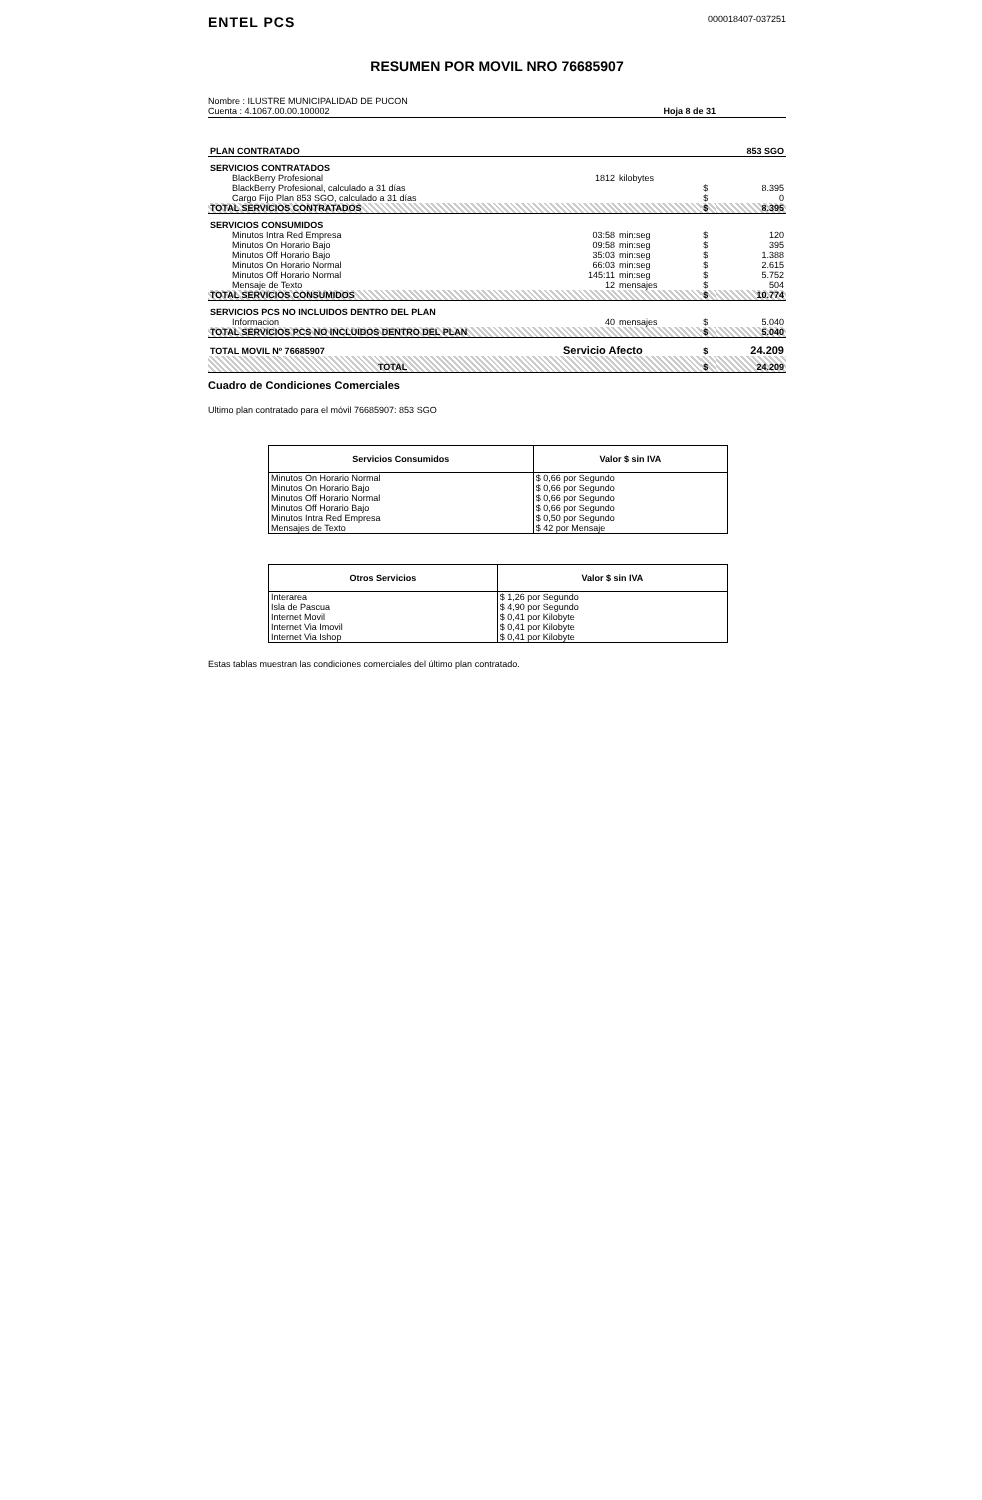ENTEL PCS
000018407-037251
RESUMEN POR MOVIL NRO 76685907
Nombre : ILUSTRE MUNICIPALIDAD DE PUCON
Cuenta : 4.1067.00.00.100002
Hoja 8 de 31
| PLAN CONTRATADO | | | | | 853 SGO |
| SERVICIOS CONTRATADOS | | | | | |
| BlackBerry Profesional | 1812 | kilobytes | | | |
| BlackBerry Profesional, calculado a 31 días | | | | $ | 8.395 |
| Cargo Fijo Plan 853 SGO, calculado a 31 días | | | | $ | 0 |
| TOTAL SERVICIOS CONTRATADOS | | | | $ | 8.395 |
| SERVICIOS CONSUMIDOS | | | | | |
| Minutos Intra Red Empresa | 03:58 | min:seg | | $ | 120 |
| Minutos On Horario Bajo | 09:58 | min:seg | | $ | 395 |
| Minutos Off Horario Bajo | 35:03 | min:seg | | $ | 1.388 |
| Minutos On Horario Normal | 66:03 | min:seg | | $ | 2.615 |
| Minutos Off Horario Normal | 145:11 | min:seg | | $ | 5.752 |
| Mensaje de Texto | 12 | mensajes | | $ | 504 |
| TOTAL SERVICIOS CONSUMIDOS | | | | $ | 10.774 |
| SERVICIOS PCS NO INCLUIDOS DENTRO DEL PLAN | | | | | |
| Informacion | 40 | mensajes | | $ | 5.040 |
| TOTAL SERVICIOS PCS NO INCLUIDOS DENTRO DEL PLAN | | | | $ | 5.040 |
| TOTAL MOVIL Nº 76685907 | Servicio Afecto | | | $ | 24.209 |
| TOTAL | | | | $ | 24.209 |
Cuadro de Condiciones Comerciales
Ultimo plan contratado para el móvil 76685907: 853 SGO
| Servicios Consumidos | Valor $ sin IVA |
| --- | --- |
| Minutos On Horario Normal | $ 0,66 por Segundo |
| Minutos On Horario Bajo | $ 0,66 por Segundo |
| Minutos Off Horario Normal | $ 0,66 por Segundo |
| Minutos Off Horario Bajo | $ 0,66 por Segundo |
| Minutos Intra Red Empresa | $ 0,50 por Segundo |
| Mensajes de Texto | $ 42 por Mensaje |
| Otros Servicios | Valor $ sin IVA |
| --- | --- |
| Interarea | $ 1,26 por Segundo |
| Isla de Pascua | $ 4,90 por Segundo |
| Internet Movil | $ 0,41 por Kilobyte |
| Internet Via Imovil | $ 0,41 por Kilobyte |
| Internet Via Ishop | $ 0,41 por Kilobyte |
Estas tablas muestran las condiciones comerciales del último plan contratado.